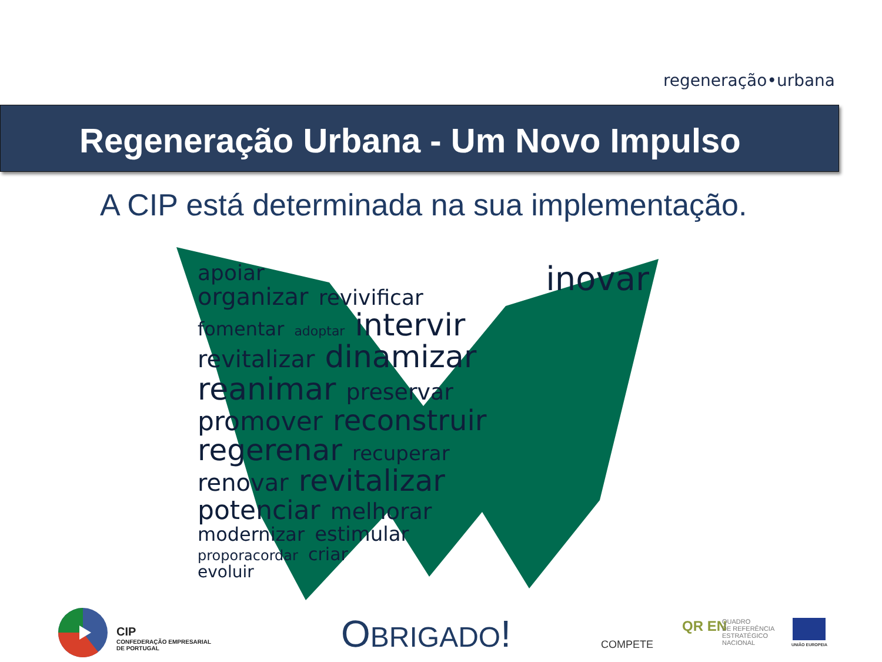regeneração•urbana
Regeneração Urbana - Um Novo Impulso
A CIP está determinada na sua implementação.
apoiar inovar
organizar revivificar
fomentar adoptar intervir
revitalizar dinamizar
reanimar preservar
promover reconstruir
regerenar recuperar
renovar revitalizar
potenciar melhorar
modernizar estimular
proporacordar criar
evoluir
CIP
CONFEDERAÇÃO EMPRESARIAL
DE PORTUGAL
OBRIGADO! COMPETE
QR EN
QUADRO
DE REFERÊNCIA
ESTRATÉGICO
NACIONAL
UNIÃO EUROPEIA